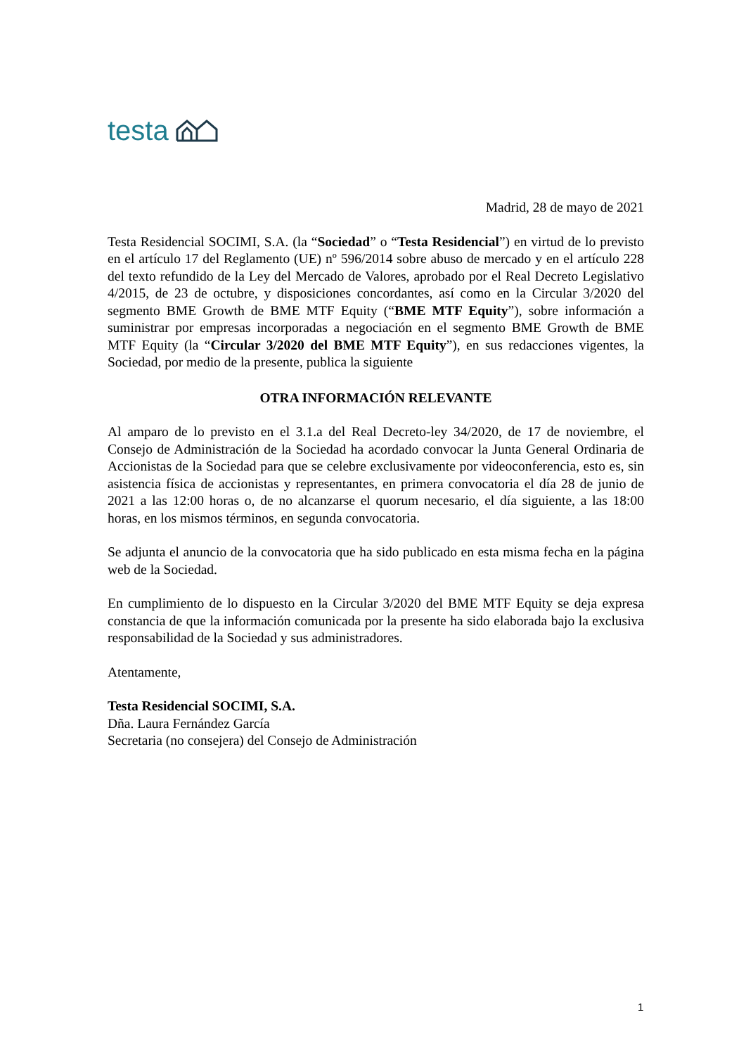testa
Madrid, 28 de mayo de 2021
Testa Residencial SOCIMI, S.A. (la “Sociedad” o “Testa Residencial”) en virtud de lo previsto en el artículo 17 del Reglamento (UE) nº 596/2014 sobre abuso de mercado y en el artículo 228 del texto refundido de la Ley del Mercado de Valores, aprobado por el Real Decreto Legislativo 4/2015, de 23 de octubre, y disposiciones concordantes, así como en la Circular 3/2020 del segmento BME Growth de BME MTF Equity (“BME MTF Equity”), sobre información a suministrar por empresas incorporadas a negociación en el segmento BME Growth de BME MTF Equity (la “Circular 3/2020 del BME MTF Equity”), en sus redacciones vigentes, la Sociedad, por medio de la presente, publica la siguiente
OTRA INFORMACIÓN RELEVANTE
Al amparo de lo previsto en el 3.1.a del Real Decreto-ley 34/2020, de 17 de noviembre, el Consejo de Administración de la Sociedad ha acordado convocar la Junta General Ordinaria de Accionistas de la Sociedad para que se celebre exclusivamente por videoconferencia, esto es, sin asistencia física de accionistas y representantes, en primera convocatoria el día 28 de junio de 2021 a las 12:00 horas o, de no alcanzarse el quorum necesario, el día siguiente, a las 18:00 horas, en los mismos términos, en segunda convocatoria.
Se adjunta el anuncio de la convocatoria que ha sido publicado en esta misma fecha en la página web de la Sociedad.
En cumplimiento de lo dispuesto en la Circular 3/2020 del BME MTF Equity se deja expresa constancia de que la información comunicada por la presente ha sido elaborada bajo la exclusiva responsabilidad de la Sociedad y sus administradores.
Atentamente,
Testa Residencial SOCIMI, S.A.
Dña. Laura Fernández García
Secretaria (no consejera) del Consejo de Administración
1